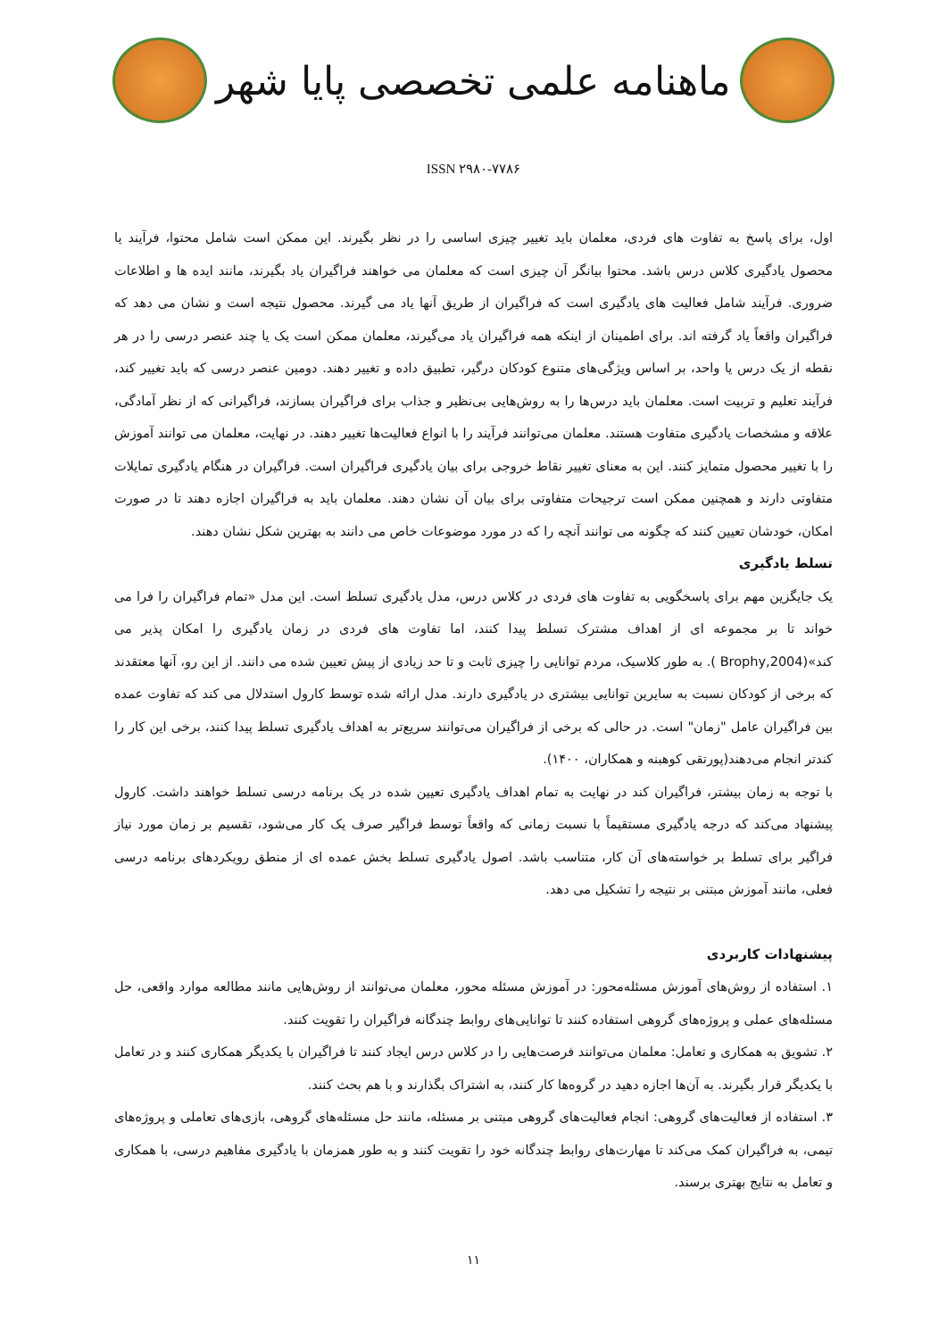ماهنامه علمی تخصصی پایا شهر
ISSN ۲۹۸۰-۷۷۸۶
اول، برای پاسخ به تفاوت های فردی، معلمان باید تغییر چیزی اساسی را در نظر بگیرند. این ممکن است شامل محتوا، فرآیند یا محصول یادگیری کلاس درس باشد. محتوا بیانگر آن چیزی است که معلمان می خواهند فراگیران یاد بگیرند، مانند ایده ها و اطلاعات ضروری. فرآیند شامل فعالیت های یادگیری است که فراگیران از طریق آنها یاد می گیرند. محصول نتیجه است و نشان می دهد که فراگیران واقعاً یاد گرفته اند. برای اطمینان از اینکه همه فراگیران یاد می‌گیرند، معلمان ممکن است یک یا چند عنصر درسی را در هر نقطه از یک درس یا واحد، بر اساس ویژگی‌های متنوع کودکان درگیر، تطبیق داده و تغییر دهند. دومین عنصر درسی که باید تغییر کند، فرآیند تعلیم و تربیت است. معلمان باید درس‌ها را به روش‌هایی بی‌نظیر و جذاب برای فراگیران بسازند، فراگیرانی که از نظر آمادگی، علاقه و مشخصات یادگیری متفاوت هستند. معلمان می‌توانند فرآیند را با انواع فعالیت‌ها تغییر دهند. در نهایت، معلمان می توانند آموزش را با تغییر محصول متمایز کنند. این به معنای تغییر نقاط خروجی برای بیان یادگیری فراگیران است. فراگیران در هنگام یادگیری تمایلات متفاوتی دارند و همچنین ممکن است ترجیحات متفاوتی برای بیان آن نشان دهند. معلمان باید به فراگیران اجازه دهند تا در صورت امکان، خودشان تعیین کنند که چگونه می توانند آنچه را که در مورد موضوعات خاص می دانند به بهترین شکل نشان دهند.
تسلط یادگیری
یک جایگزین مهم برای پاسخگویی به تفاوت های فردی در کلاس درس، مدل یادگیری تسلط است. این مدل «تمام فراگیران را فرا می خواند تا بر مجموعه ای از اهداف مشترک تسلط پیدا کنند، اما تفاوت های فردی در زمان یادگیری را امکان پذیر می کند»(Brophy,2004 ). به طور کلاسیک، مردم توانایی را چیزی ثابت و تا حد زیادی از پیش تعیین شده می دانند. از این رو، آنها معتقدند که برخی از کودکان نسبت به سایرین توانایی بیشتری در یادگیری دارند. مدل ارائه شده توسط کارول استدلال می کند که تفاوت عمده بین فراگیران عامل "زمان" است. در حالی که برخی از فراگیران می‌توانند سریع‌تر به اهداف یادگیری تسلط پیدا کنند، برخی این کار را کندتر انجام می‌دهند(پورتقی کوهبنه و همکاران، ۱۴۰۰).
با توجه به زمان بیشتر، فراگیران کند در نهایت به تمام اهداف یادگیری تعیین شده در یک برنامه درسی تسلط خواهند داشت. کارول پیشنهاد می‌کند که درجه یادگیری مستقیماً با نسبت زمانی که واقعاً توسط فراگیر صرف یک کار می‌شود، تقسیم بر زمان مورد نیاز فراگیر برای تسلط بر خواسته‌های آن کار، متناسب باشد. اصول یادگیری تسلط بخش عمده ای از منطق رویکردهای برنامه درسی فعلی، مانند آموزش مبتنی بر نتیجه را تشکیل می دهد.
پیشنهادات کاربردی
۱. استفاده از روش‌های آموزش مسئله‌محور: در آموزش مسئله محور، معلمان می‌توانند از روش‌هایی مانند مطالعه موارد واقعی، حل مسئله‌های عملی و پروژه‌های گروهی استفاده کنند تا توانایی‌های روابط چندگانه فراگیران را تقویت کنند.
۲. تشویق به همکاری و تعامل: معلمان می‌توانند فرصت‌هایی را در کلاس درس ایجاد کنند تا فراگیران با یکدیگر همکاری کنند و در تعامل با یکدیگر قرار بگیرند. به آن‌ها اجازه دهید در گروه‌ها کار کنند، به اشتراک بگذارند و با هم بحث کنند.
۳. استفاده از فعالیت‌های گروهی: انجام فعالیت‌های گروهی مبتنی بر مسئله، مانند حل مسئله‌های گروهی، بازی‌های تعاملی و پروژه‌های تیمی، به فراگیران کمک می‌کند تا مهارت‌های روابط چندگانه خود را تقویت کنند و به طور همزمان با یادگیری مفاهیم درسی، با همکاری و تعامل به نتایج بهتری برسند.
۱۱